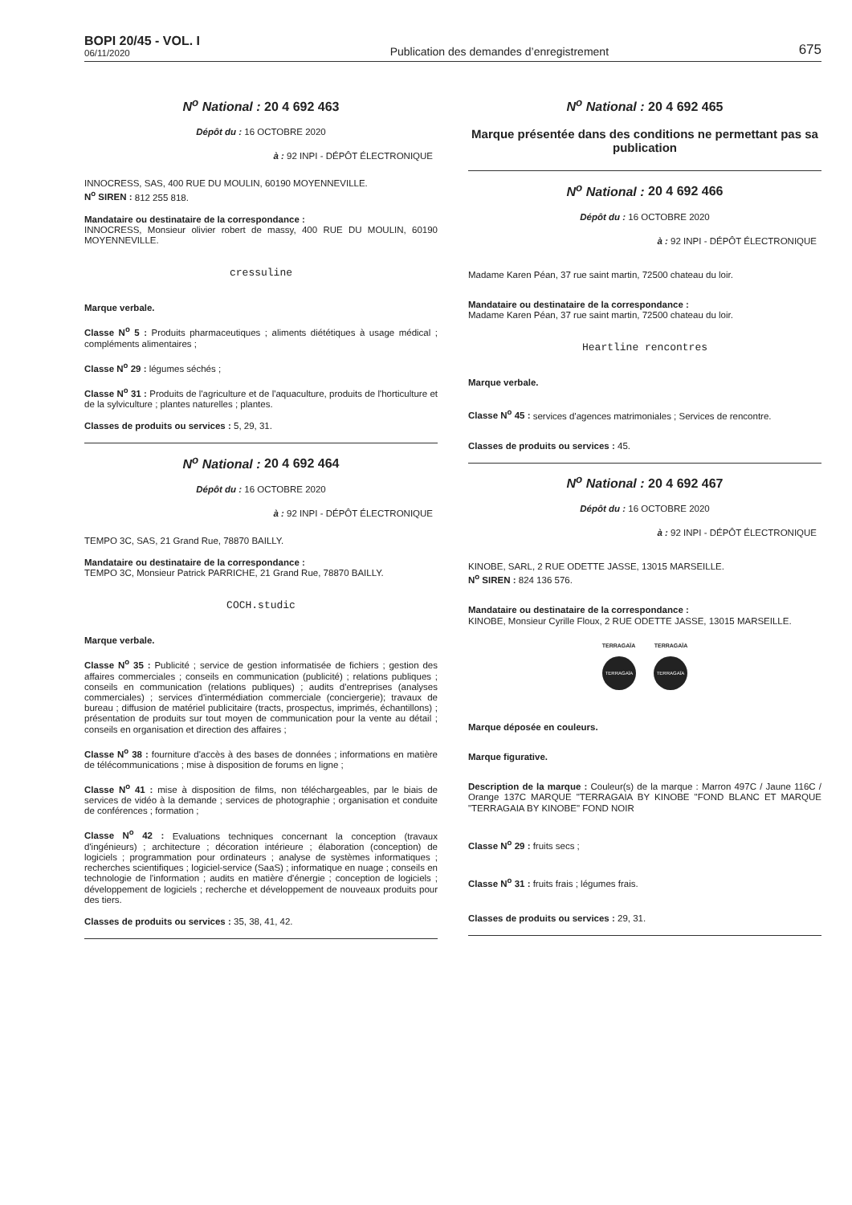BOPI 20/45 - VOL. I
06/11/2020
Publication des demandes d’enregistrement
675
N<sup>o</sup> National : 20 4 692 463
Dépôt du : 16 OCTOBRE 2020
à : 92 INPI - DÉPÔT ÉLECTRONIQUE
INNOCRESS, SAS, 400 RUE DU MOULIN, 60190 MOYENNEVILLE.
N<sup>o</sup> SIREN : 812 255 818.
Mandataire ou destinataire de la correspondance :
INNOCRESS, Monsieur olivier robert de massy, 400 RUE DU MOULIN, 60190 MOYENNEVILLE.
cressuline
Marque verbale.
Classe N<sup>o</sup> 5 : Produits pharmaceutiques ; aliments diététiques à usage médical ; compléments alimentaires ;
Classe N<sup>o</sup> 29 : légumes séchés ;
Classe N<sup>o</sup> 31 : Produits de l'agriculture et de l'aquaculture, produits de l'horticulture et de la sylviculture ; plantes naturelles ; plantes.
Classes de produits ou services : 5, 29, 31.
N<sup>o</sup> National : 20 4 692 464
Dépôt du : 16 OCTOBRE 2020
à : 92 INPI - DÉPÔT ÉLECTRONIQUE
TEMPO 3C, SAS, 21 Grand Rue, 78870 BAILLY.
Mandataire ou destinataire de la correspondance :
TEMPO 3C, Monsieur Patrick PARRICHE, 21 Grand Rue, 78870 BAILLY.
COCH.studic
Marque verbale.
Classe N<sup>o</sup> 35 : Publicité ; service de gestion informatisée de fichiers ; gestion des affaires commerciales ; conseils en communication (publicité) ; relations publiques ; conseils en communication (relations publiques) ; audits d'entreprises (analyses commerciales) ; services d'intermédiation commerciale (conciergerie); travaux de bureau ; diffusion de matériel publicitaire (tracts, prospectus, imprimés, échantillons) ; présentation de produits sur tout moyen de communication pour la vente au détail ; conseils en organisation et direction des affaires ;
Classe N<sup>o</sup> 38 : fourniture d'accès à des bases de données ; informations en matière de télécommunications ; mise à disposition de forums en ligne ;
Classe N<sup>o</sup> 41 : mise à disposition de films, non téléchargeables, par le biais de services de vidéo à la demande ; services de photographie ; organisation et conduite de conférences ; formation ;
Classe N<sup>o</sup> 42 : Evaluations techniques concernant la conception (travaux d'ingénieurs) ; architecture ; décoration intérieure ; élaboration (conception) de logiciels ; programmation pour ordinateurs ; analyse de systèmes informatiques ; recherches scientifiques ; logiciel-service (SaaS) ; informatique en nuage ; conseils en technologie de l'information ; audits en matière d'énergie ; conception de logiciels ; développement de logiciels ; recherche et développement de nouveaux produits pour des tiers.
Classes de produits ou services : 35, 38, 41, 42.
N<sup>o</sup> National : 20 4 692 465
Marque présentée dans des conditions ne permettant pas sa publication
N<sup>o</sup> National : 20 4 692 466
Dépôt du : 16 OCTOBRE 2020
à : 92 INPI - DÉPÔT ÉLECTRONIQUE
Madame Karen Péan, 37 rue saint martin, 72500 chateau du loir.
Mandataire ou destinataire de la correspondance :
Madame Karen Péan, 37 rue saint martin, 72500 chateau du loir.
Heartline rencontres
Marque verbale.
Classe N<sup>o</sup> 45 : services d'agences matrimoniales ; Services de rencontre.
Classes de produits ou services : 45.
N<sup>o</sup> National : 20 4 692 467
Dépôt du : 16 OCTOBRE 2020
à : 92 INPI - DÉPÔT ÉLECTRONIQUE
KINOBE, SARL, 2 RUE ODETTE JASSE, 13015 MARSEILLE.
N<sup>o</sup> SIREN : 824 136 576.
Mandataire ou destinataire de la correspondance :
KINOBE, Monsieur Cyrille Floux, 2 RUE ODETTE JASSE, 13015 MARSEILLE.
TERRAGAÏA TERRAGAÏA
TERRAGAÏA
TERRAGAÏA
Marque déposée en couleurs.
Marque figurative.
Description de la marque : Couleur(s) de la marque : Marron 497C / Jaune 116C / Orange 137C MARQUE "TERRAGAIA BY KINOBE "FOND BLANC ET MARQUE "TERRAGAIA BY KINOBE" FOND NOIR
Classe N<sup>o</sup> 29 : fruits secs ;
Classe N<sup>o</sup> 31 : fruits frais ; légumes frais.
Classes de produits ou services : 29, 31.